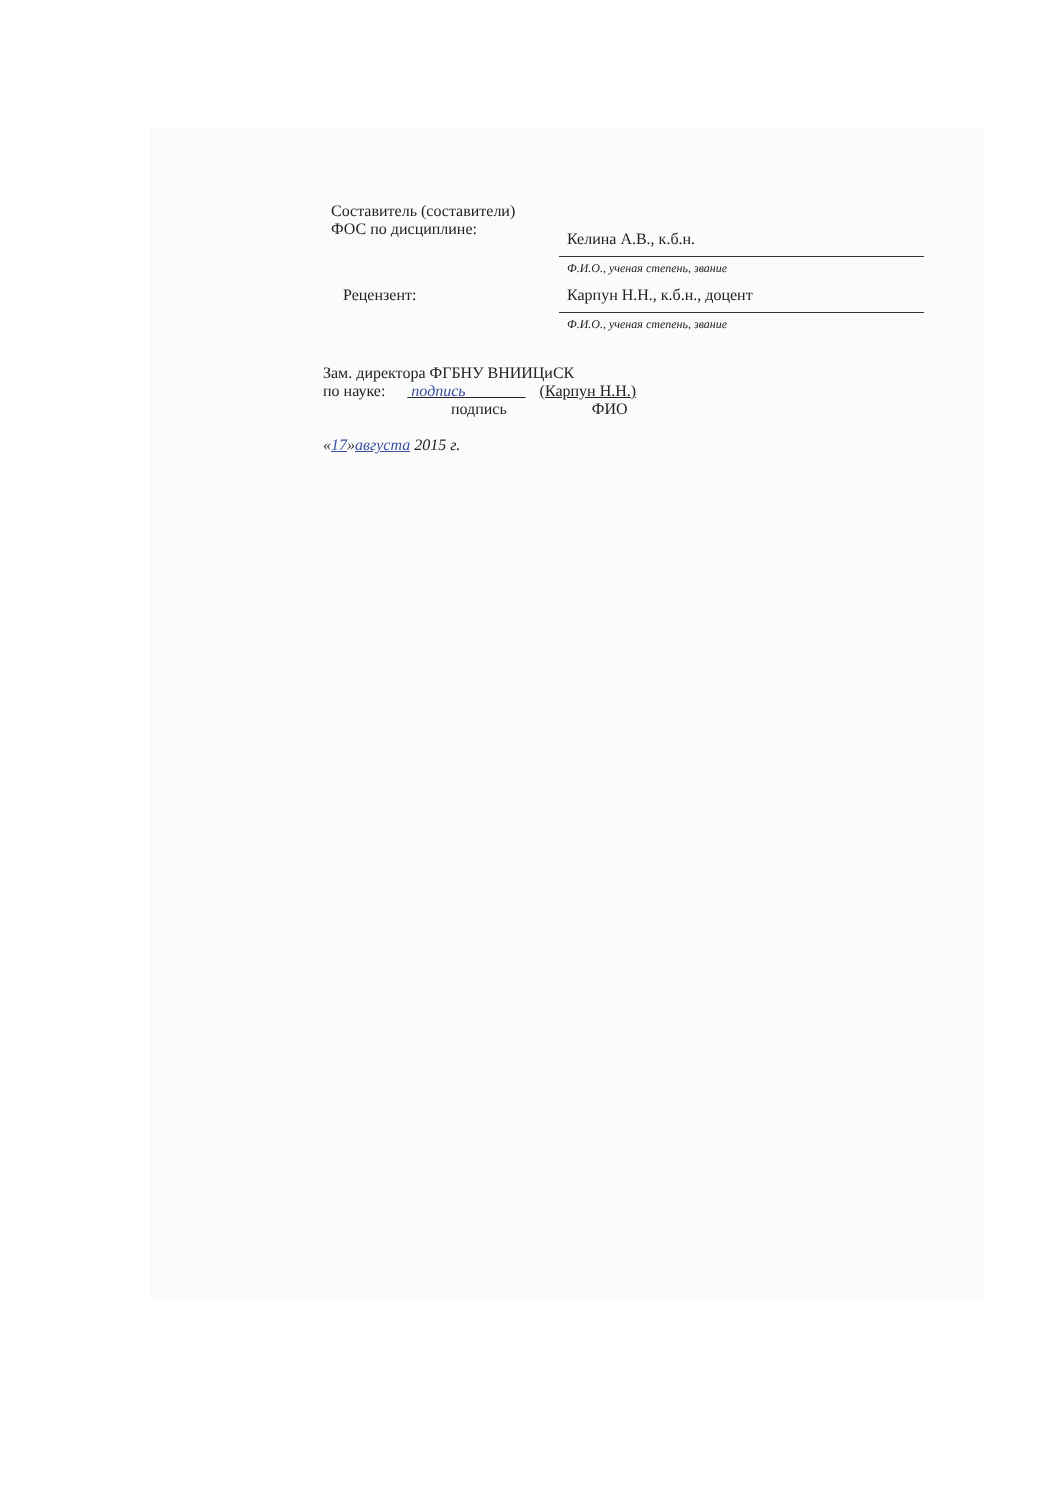Составитель (составители) ФОС по дисциплине:
Келина А.В., к.б.н.
Ф.И.О., ученая степень, звание
Рецензент:
Карпун Н.Н., к.б.н., доцент
Ф.И.О., ученая степень, звание
Зам. директора ФГБНУ ВНИИЦиСК
по науке: подпись (Карпун Н.Н.)
подпись ФИО
«17»августа 2015 г.